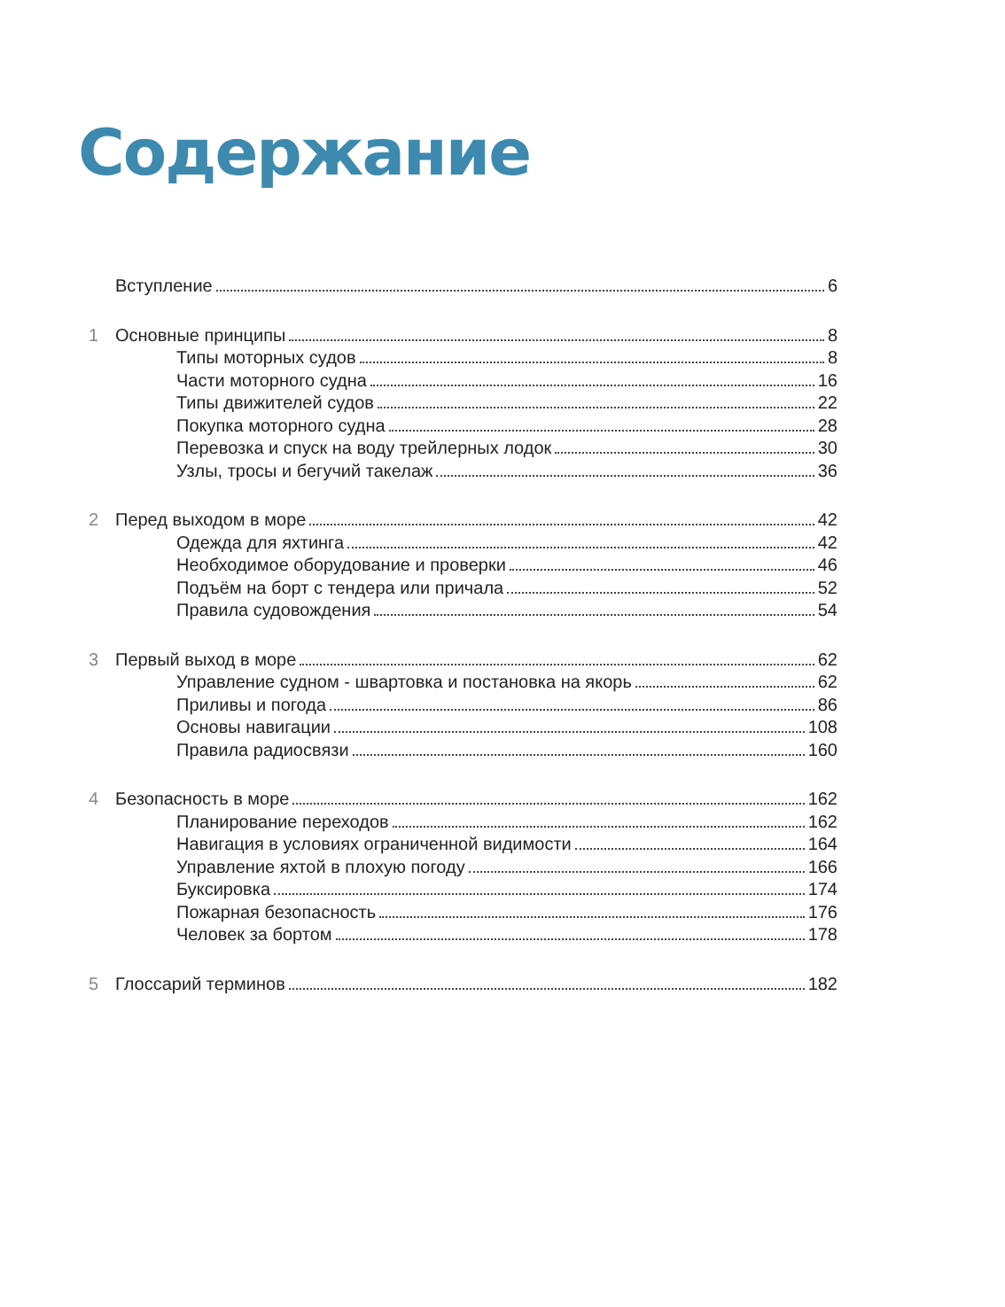Содержание
Вступление 6
1 Основные принципы 8
Типы моторных судов 8
Части моторного судна 16
Типы движителей судов 22
Покупка моторного судна 28
Перевозка и спуск на воду трейлерных лодок 30
Узлы, тросы и бегучий такелаж 36
2 Перед выходом в море 42
Одежда для яхтинга 42
Необходимое оборудование и проверки 46
Подъём на борт с тендера или причала 52
Правила судовождения 54
3 Первый выход в море 62
Управление судном - швартовка и постановка на якорь 62
Приливы и погода 86
Основы навигации 108
Правила радиосвязи 160
4 Безопасность в море 162
Планирование переходов 162
Навигация в условиях ограниченной видимости 164
Управление яхтой в плохую погоду 166
Буксировка 174
Пожарная безопасность 176
Человек за бортом 178
5 Глоссарий терминов 182